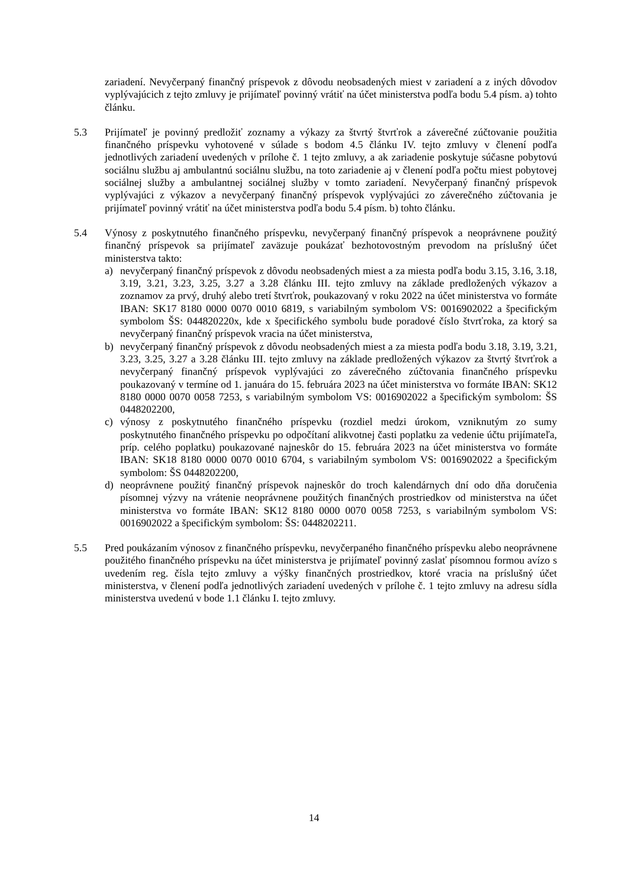zariadení. Nevyčerpaný finančný príspevok z dôvodu neobsadených miest v zariadení a z iných dôvodov vyplývajúcich z tejto zmluvy je prijímateľ povinný vrátiť na účet ministerstva podľa bodu 5.4 písm. a) tohto článku.
5.3 Prijímateľ je povinný predložiť zoznamy a výkazy za štvrtý štvrťrok a záverečné zúčtovanie použitia finančného príspevku vyhotovené v súlade s bodom 4.5 článku IV. tejto zmluvy v členení podľa jednotlivých zariadení uvedených v prílohe č. 1 tejto zmluvy, a ak zariadenie poskytuje súčasne pobytovú sociálnu službu aj ambulantnú sociálnu službu, na toto zariadenie aj v členení podľa počtu miest pobytovej sociálnej služby a ambulantnej sociálnej služby v tomto zariadení. Nevyčerpaný finančný príspevok vyplývajúci z výkazov a nevyčerpaný finančný príspevok vyplývajúci zo záverečného zúčtovania je prijímateľ povinný vrátiť na účet ministerstva podľa bodu 5.4 písm. b) tohto článku.
5.4 Výnosy z poskytnutého finančného príspevku, nevyčerpaný finančný príspevok a neoprávnene použitý finančný príspevok sa prijímateľ zaväzuje poukázať bezhotovostným prevodom na príslušný účet ministerstva takto:
a) nevyčerpaný finančný príspevok z dôvodu neobsadených miest a za miesta podľa bodu 3.15, 3.16, 3.18, 3.19, 3.21, 3.23, 3.25, 3.27 a 3.28 článku III. tejto zmluvy na základe predložených výkazov a zoznamov za prvý, druhý alebo tretí štvrťrok, poukazovaný v roku 2022 na účet ministerstva vo formáte IBAN: SK17 8180 0000 0070 0010 6819, s variabilným symbolom VS: 0016902022 a špecifickým symbolom ŠS: 044820220x, kde x špecifického symbolu bude poradové číslo štvrťroka, za ktorý sa nevyčerpaný finančný príspevok vracia na účet ministerstva,
b) nevyčerpaný finančný príspevok z dôvodu neobsadených miest a za miesta podľa bodu 3.18, 3.19, 3.21, 3.23, 3.25, 3.27 a 3.28 článku III. tejto zmluvy na základe predložených výkazov za štvrtý štvrťrok a nevyčerpaný finančný príspevok vyplývajúci zo záverečného zúčtovania finančného príspevku poukazovaný v termíne od 1. januára do 15. februára 2023 na účet ministerstva vo formáte IBAN: SK12 8180 0000 0070 0058 7253, s variabilným symbolom VS: 0016902022 a špecifickým symbolom: ŠS 0448202200,
c) výnosy z poskytnutého finančného príspevku (rozdiel medzi úrokom, vzniknutým zo sumy poskytnutého finančného príspevku po odpočítaní alikvotnej časti poplatku za vedenie účtu prijímateľa, príp. celého poplatku) poukazované najneskôr do 15. februára 2023 na účet ministerstva vo formáte IBAN: SK18 8180 0000 0070 0010 6704, s variabilným symbolom VS: 0016902022 a špecifickým symbolom: ŠS 0448202200,
d) neoprávnene použitý finančný príspevok najneskôr do troch kalendárnych dní odo dňa doručenia písomnej výzvy na vrátenie neoprávnene použitých finančných prostriedkov od ministerstva na účet ministerstva vo formáte IBAN: SK12 8180 0000 0070 0058 7253, s variabilným symbolom VS: 0016902022 a špecifickým symbolom: ŠS: 0448202211.
5.5 Pred poukázaním výnosov z finančného príspevku, nevyčerpaného finančného príspevku alebo neoprávnene použitého finančného príspevku na účet ministerstva je prijímateľ povinný zaslať písomnou formou avízo s uvedením reg. čísla tejto zmluvy a výšky finančných prostriedkov, ktoré vracia na príslušný účet ministerstva, v členení podľa jednotlivých zariadení uvedených v prílohe č. 1 tejto zmluvy na adresu sídla ministerstva uvedenú v bode 1.1 článku I. tejto zmluvy.
14